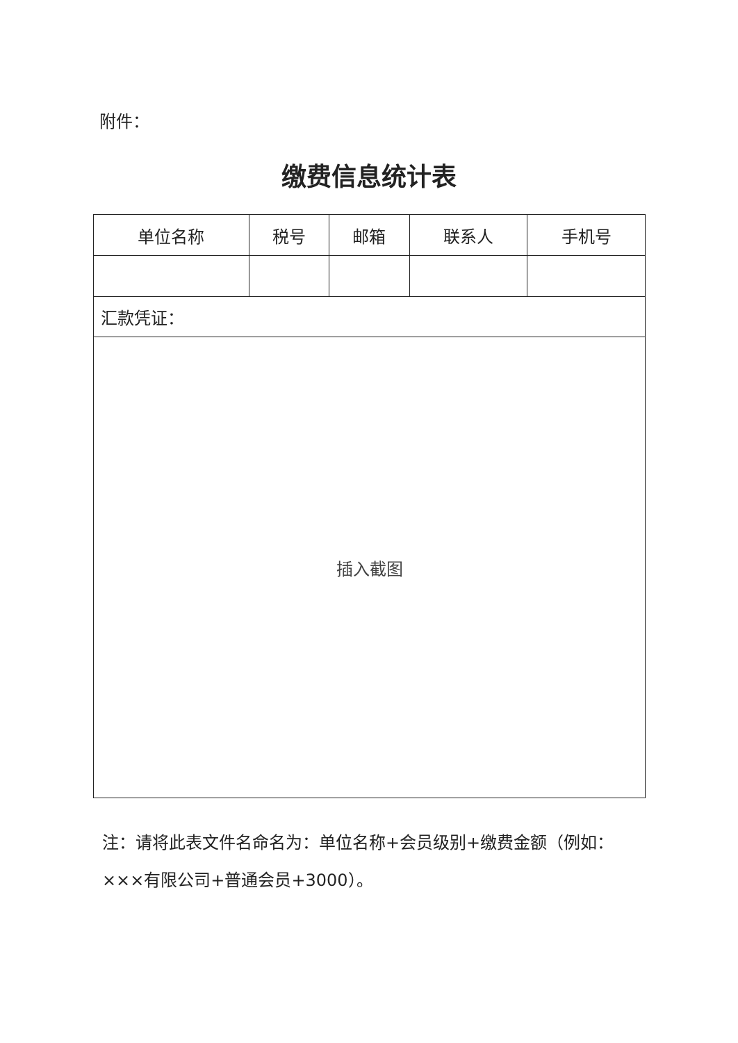附件：
缴费信息统计表
| 单位名称 | 税号 | 邮箱 | 联系人 | 手机号 |
| --- | --- | --- | --- | --- |
| 汇款凭证： | | | | |
| 插入截图 | | | | |
注：请将此表文件名命名为：单位名称+会员级别+缴费金额（例如：×××有限公司+普通会员+3000）。